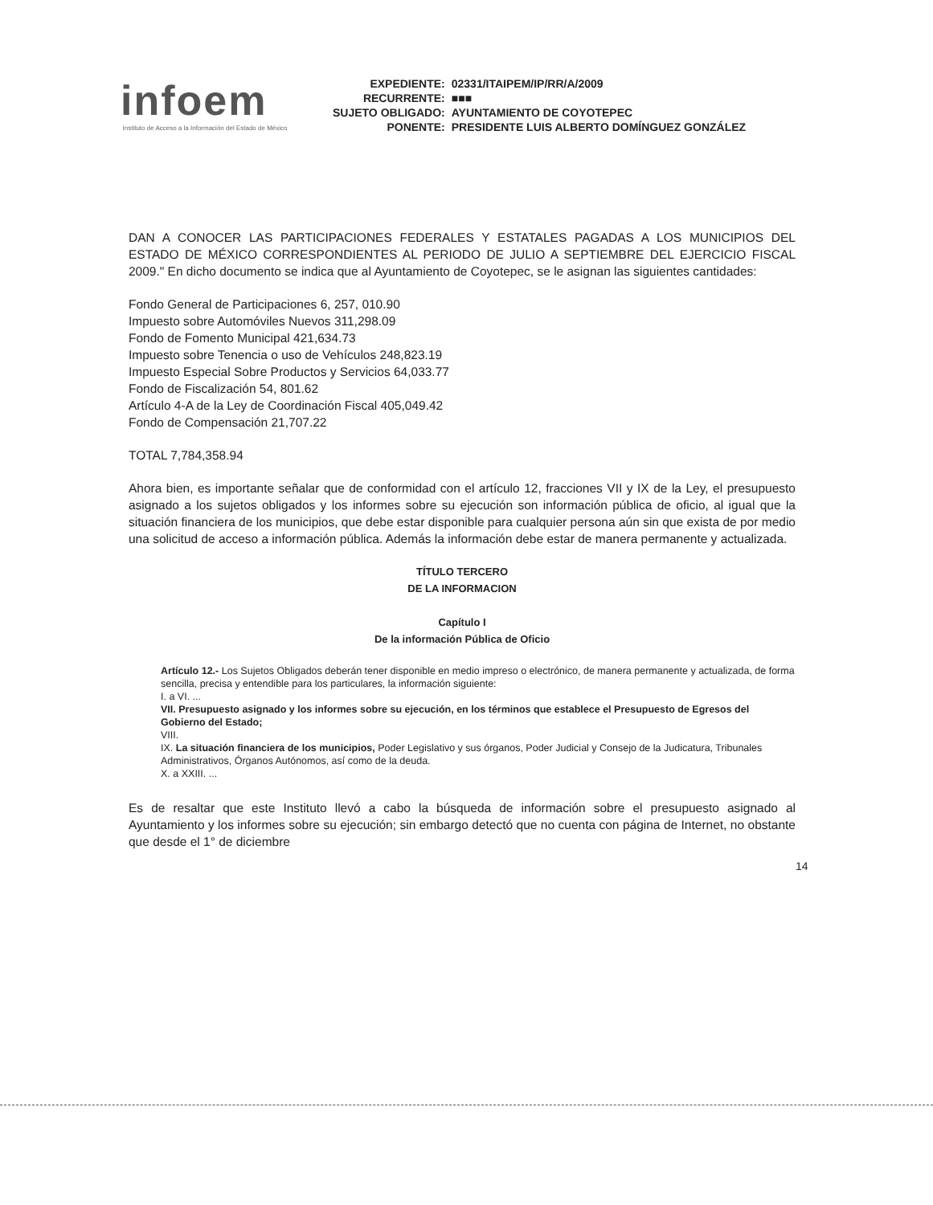infoem
Instituto de Acceso a la Información del Estado de México
| EXPEDIENTE: | 02331/ITAIPEM/IP/RR/A/2009 |
| RECURRENTE: | ■■■ |
| SUJETO OBLIGADO: | AYUNTAMIENTO DE COYOTEPEC |
| PONENTE: | PRESIDENTE LUIS ALBERTO DOMÍNGUEZ GONZÁLEZ |
DAN A CONOCER LAS PARTICIPACIONES FEDERALES Y ESTATALES PAGADAS A LOS MUNICIPIOS DEL ESTADO DE MÉXICO CORRESPONDIENTES AL PERIODO DE JULIO A SEPTIEMBRE DEL EJERCICIO FISCAL 2009." En dicho documento se indica que al Ayuntamiento de Coyotepec, se le asignan las siguientes cantidades:
Fondo General de Participaciones 6, 257, 010.90
Impuesto sobre Automóviles Nuevos 311,298.09
Fondo de Fomento Municipal 421,634.73
Impuesto sobre Tenencia o uso de Vehículos 248,823.19
Impuesto Especial Sobre Productos y Servicios 64,033.77
Fondo de Fiscalización 54, 801.62
Artículo 4-A de la Ley de Coordinación Fiscal 405,049.42
Fondo de Compensación 21,707.22
TOTAL 7,784,358.94
Ahora bien, es importante señalar que de conformidad con el artículo 12, fracciones VII y IX de la Ley, el presupuesto asignado a los sujetos obligados y los informes sobre su ejecución son información pública de oficio, al igual que la situación financiera de los municipios, que debe estar disponible para cualquier persona aún sin que exista de por medio una solicitud de acceso a información pública. Además la información debe estar de manera permanente y actualizada.
TÍTULO TERCERO
DE LA INFORMACION
Capítulo I
De la información Pública de Oficio
Artículo 12.- Los Sujetos Obligados deberán tener disponible en medio impreso o electrónico, de manera permanente y actualizada, de forma sencilla, precisa y entendible para los particulares, la información siguiente:
I. a VI. ...
VII. Presupuesto asignado y los informes sobre su ejecución, en los términos que establece el Presupuesto de Egresos del Gobierno del Estado;
VIII.
IX. La situación financiera de los municipios, Poder Legislativo y sus órganos, Poder Judicial y Consejo de la Judicatura, Tribunales Administrativos, Órganos Autónomos, así como de la deuda.
X. a XXIII. ...
Es de resaltar que este Instituto llevó a cabo la búsqueda de información sobre el presupuesto asignado al Ayuntamiento y los informes sobre su ejecución; sin embargo detectó que no cuenta con página de Internet, no obstante que desde el 1° de diciembre
14